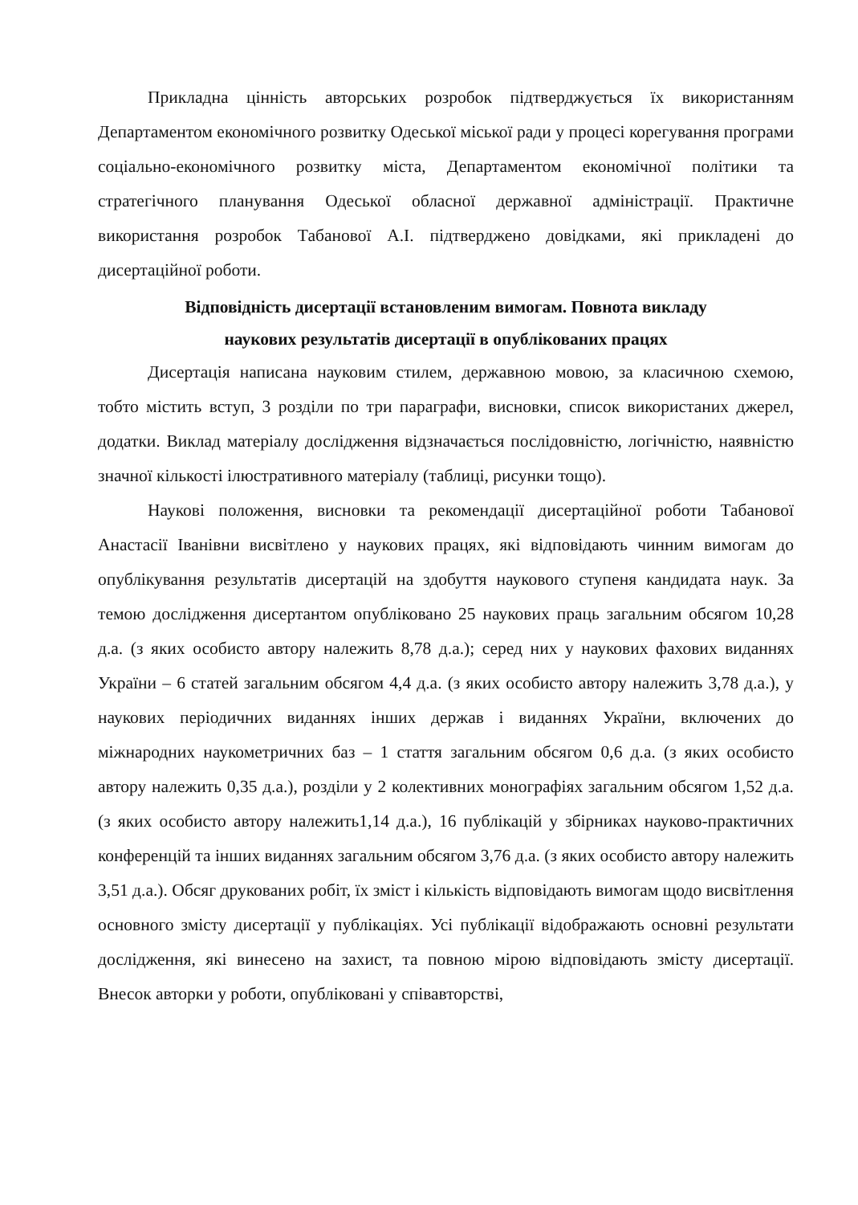Прикладна цінність авторських розробок підтверджується їх використанням Департаментом економічного розвитку Одеської міської ради у процесі корегування програми соціально-економічного розвитку міста, Департаментом економічної політики та стратегічного планування Одеської обласної державної адміністрації. Практичне використання розробок Табанової А.І. підтверджено довідками, які прикладені до дисертаційної роботи.
Відповідність дисертації встановленим вимогам. Повнота викладу
наукових результатів дисертації в опублікованих працях
Дисертація написана науковим стилем, державною мовою, за класичною схемою, тобто містить вступ, 3 розділи по три параграфи, висновки, список використаних джерел, додатки. Виклад матеріалу дослідження відзначається послідовністю, логічністю, наявністю значної кількості ілюстративного матеріалу (таблиці, рисунки тощо).
Наукові положення, висновки та рекомендації дисертаційної роботи Табанової Анастасії Іванівни висвітлено у наукових працях, які відповідають чинним вимогам до опублікування результатів дисертацій на здобуття наукового ступеня кандидата наук. За темою дослідження дисертантом опубліковано 25 наукових праць загальним обсягом 10,28 д.а. (з яких особисто автору належить 8,78 д.а.); серед них у наукових фахових виданнях України – 6 статей загальним обсягом 4,4 д.а. (з яких особисто автору належить 3,78 д.а.), у наукових періодичних виданнях інших держав і виданнях України, включених до міжнародних наукометричних баз – 1 стаття загальним обсягом 0,6 д.а. (з яких особисто автору належить 0,35 д.а.), розділи у 2 колективних монографіях загальним обсягом 1,52 д.а. (з яких особисто автору належить1,14 д.а.), 16 публікацій у збірниках науково-практичних конференцій та інших виданнях загальним обсягом 3,76 д.а. (з яких особисто автору належить 3,51 д.а.). Обсяг друкованих робіт, їх зміст і кількість відповідають вимогам щодо висвітлення основного змісту дисертації у публікаціях. Усі публікації відображають основні результати дослідження, які винесено на захист, та повною мірою відповідають змісту дисертації. Внесок авторки у роботи, опубліковані у співавторстві,